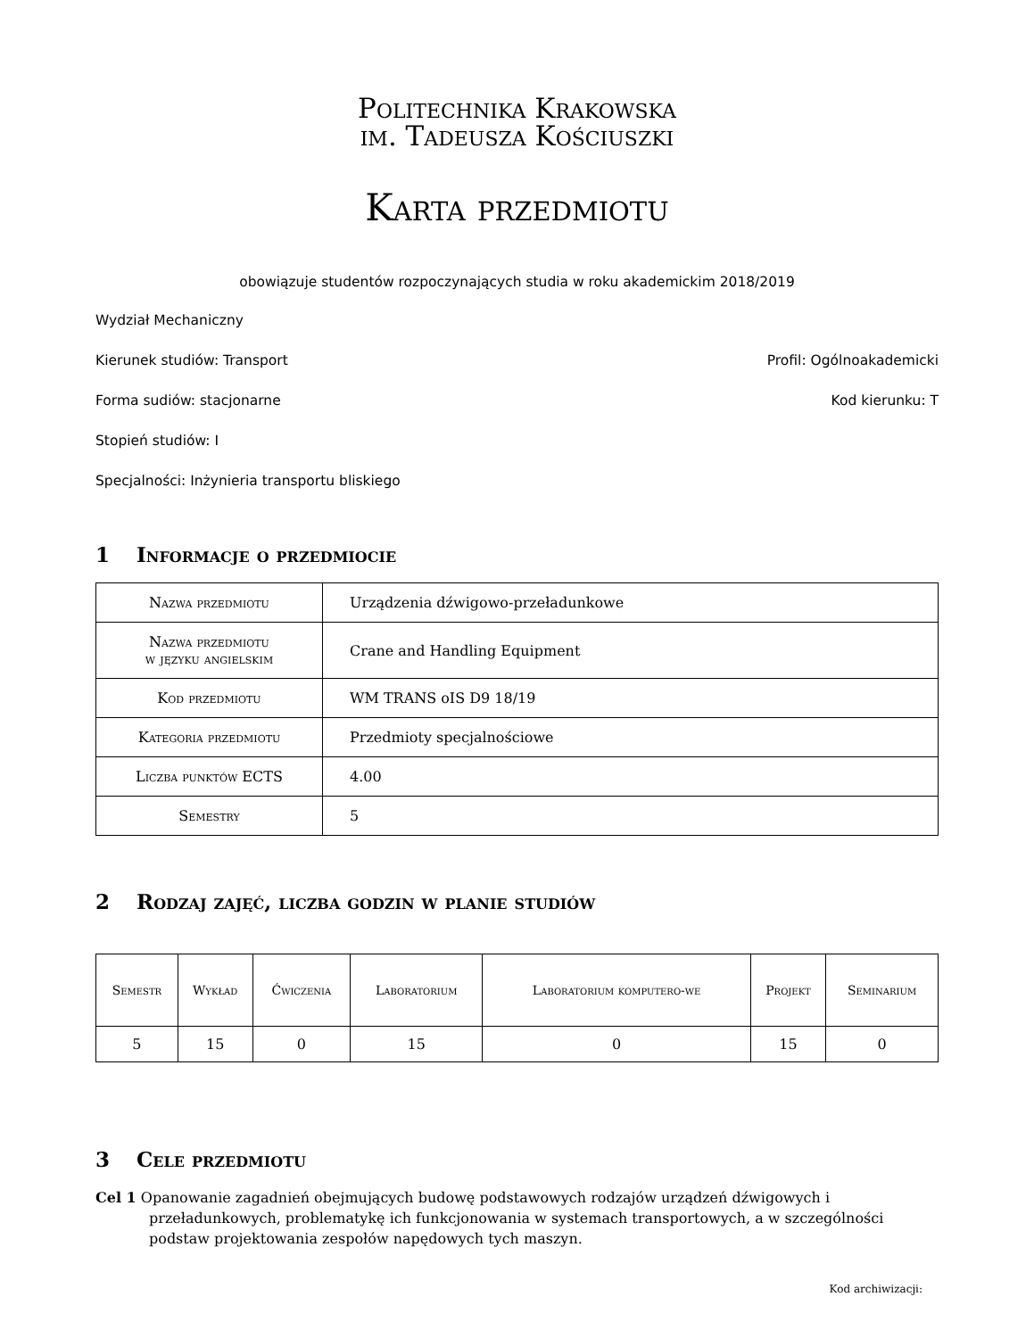Politechnika Krakowska
im. Tadeusza Kościuszki
Karta przedmiotu
obowiązuje studentów rozpoczynających studia w roku akademickim 2018/2019
Wydział Mechaniczny
Kierunek studiów: Transport Profil: Ogólnoakademicki
Forma sudiów: stacjonarne Kod kierunku: T
Stopień studiów: I
Specjalności: Inżynieria transportu bliskiego
1 Informacje o przedmiocie
| Nazwa przedmiotu | Urządzenia dźwigowo-przeładunkowe |
| Nazwa przedmiotu w języku angielskim | Crane and Handling Equipment |
| Kod przedmiotu | WM TRANS oIS D9 18/19 |
| Kategoria przedmiotu | Przedmioty specjalnościowe |
| Liczba punktów ECTS | 4.00 |
| Semestry | 5 |
2 Rodzaj zajęć, liczba godzin w planie studiów
| Semestr | Wykład | Ćwiczenia | Laboratorium | Laboratorium komputero-we | Projekt | Seminarium |
| --- | --- | --- | --- | --- | --- | --- |
| 5 | 15 | 0 | 15 | 0 | 15 | 0 |
3 Cele przedmiotu
Cel 1 Opanowanie zagadnień obejmujących budowę podstawowych rodzajów urządzeń dźwigowych i przeładunkowych, problematykę ich funkcjonowania w systemach transportowych, a w szczególności podstaw projektowania zespołów napędowych tych maszyn.
Kod archiwizacji: